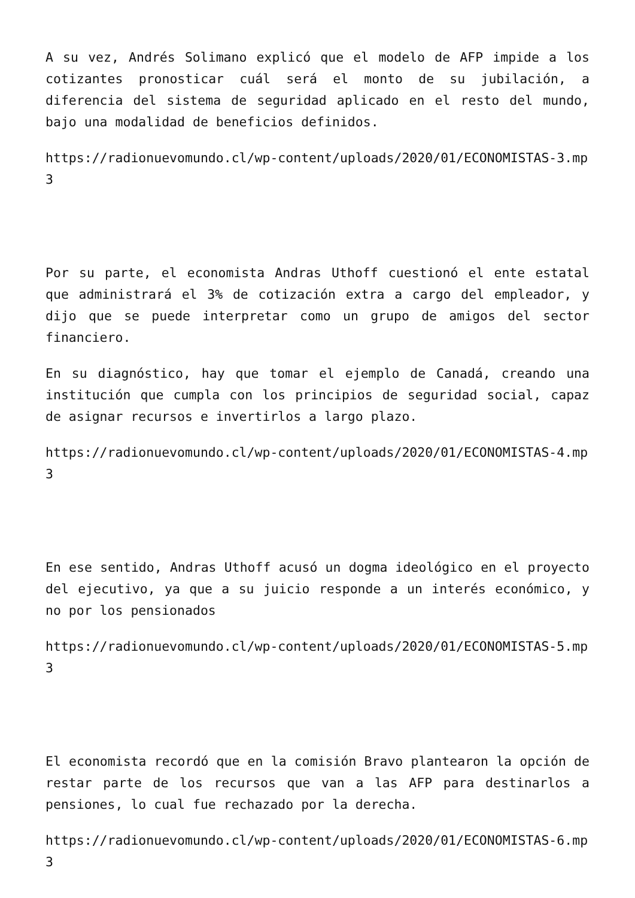A su vez, Andrés Solimano explicó que el modelo de AFP impide a los cotizantes pronosticar cuál será el monto de su jubilación, a diferencia del sistema de seguridad aplicado en el resto del mundo, bajo una modalidad de beneficios definidos.
https://radionuevomundo.cl/wp-content/uploads/2020/01/ECONOMISTAS-3.mp3
Por su parte, el economista Andras Uthoff cuestionó el ente estatal que administrará el 3% de cotización extra a cargo del empleador, y dijo que se puede interpretar como un grupo de amigos del sector financiero.
En su diagnóstico, hay que tomar el ejemplo de Canadá, creando una institución que cumpla con los principios de seguridad social, capaz de asignar recursos e invertirlos a largo plazo.
https://radionuevomundo.cl/wp-content/uploads/2020/01/ECONOMISTAS-4.mp3
En ese sentido, Andras Uthoff acusó un dogma ideológico en el proyecto del ejecutivo, ya que a su juicio responde a un interés económico, y no por los pensionados
https://radionuevomundo.cl/wp-content/uploads/2020/01/ECONOMISTAS-5.mp3
El economista recordó que en la comisión Bravo plantearon la opción de restar parte de los recursos que van a las AFP para destinarlos a pensiones, lo cual fue rechazado por la derecha.
https://radionuevomundo.cl/wp-content/uploads/2020/01/ECONOMISTAS-6.mp3